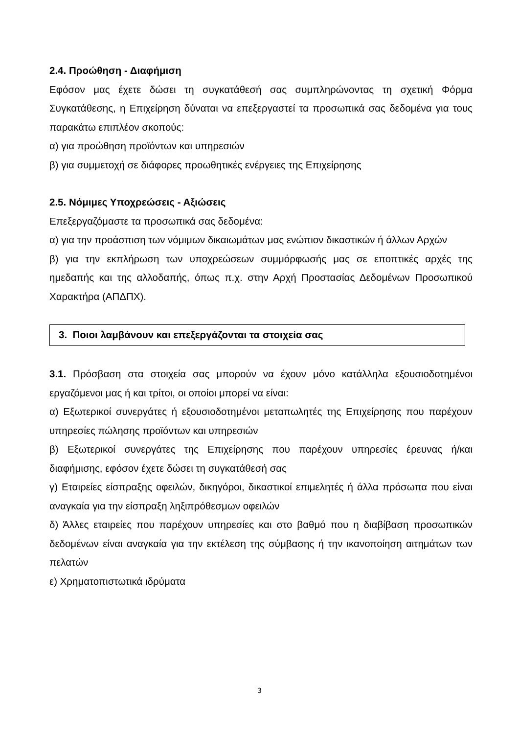2.4. Προώθηση - Διαφήμιση
Εφόσον μας έχετε δώσει τη συγκατάθεσή σας συμπληρώνοντας τη σχετική Φόρμα Συγκατάθεσης, η Επιχείρηση δύναται να επεξεργαστεί τα προσωπικά σας δεδομένα για τους παρακάτω επιπλέον σκοπούς:
α) για προώθηση προϊόντων και υπηρεσιών
β) για συμμετοχή σε διάφορες προωθητικές ενέργειες της Επιχείρησης
2.5. Νόμιμες Υποχρεώσεις - Αξιώσεις
Επεξεργαζόμαστε τα προσωπικά σας δεδομένα:
α) για την προάσπιση των νόμιμων δικαιωμάτων μας ενώπιον δικαστικών ή άλλων Αρχών
β) για την εκπλήρωση των υποχρεώσεων συμμόρφωσής μας σε εποπτικές αρχές της ημεδαπής και της αλλοδαπής, όπως π.χ. στην Αρχή Προστασίας Δεδομένων Προσωπικού Χαρακτήρα (ΑΠΔΠΧ).
3. Ποιοι λαμβάνουν και επεξεργάζονται τα στοιχεία σας
3.1. Πρόσβαση στα στοιχεία σας μπορούν να έχουν μόνο κατάλληλα εξουσιοδοτημένοι εργαζόμενοι μας ή και τρίτοι, οι οποίοι μπορεί να είναι:
α) Εξωτερικοί συνεργάτες ή εξουσιοδοτημένοι μεταπωλητές της Επιχείρησης που παρέχουν υπηρεσίες πώλησης προϊόντων και υπηρεσιών
β) Εξωτερικοί συνεργάτες της Επιχείρησης που παρέχουν υπηρεσίες έρευνας ή/και διαφήμισης, εφόσον έχετε δώσει τη συγκατάθεσή σας
γ) Εταιρείες είσπραξης οφειλών, δικηγόροι, δικαστικοί επιμελητές ή άλλα πρόσωπα που είναι αναγκαία για την είσπραξη ληξιπρόθεσμων οφειλών
δ) Άλλες εταιρείες που παρέχουν υπηρεσίες και στο βαθμό που η διαβίβαση προσωπικών δεδομένων είναι αναγκαία για την εκτέλεση της σύμβασης ή την ικανοποίηση αιτημάτων των πελατών
ε) Χρηματοπιστωτικά ιδρύματα
3